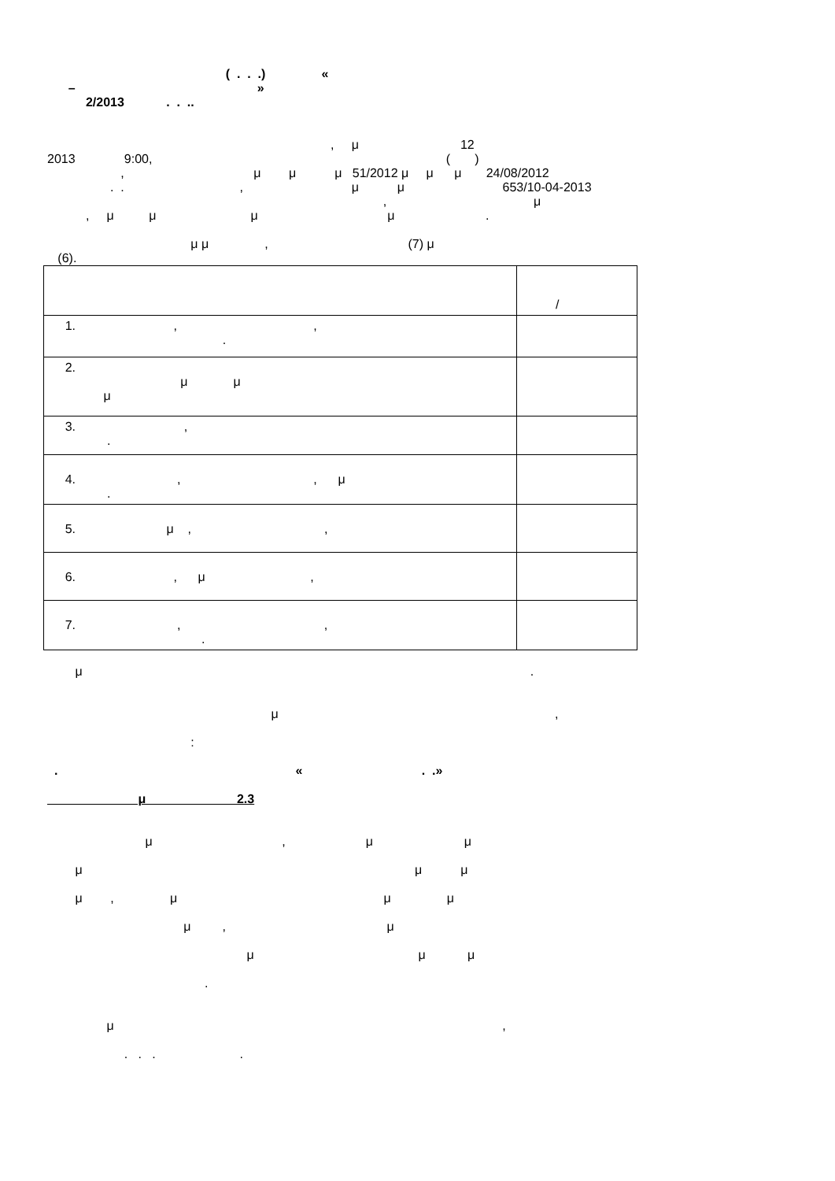( . . .) «
– »
2/2013 . . ..
, μ 12
2013 9:00, ( )
, μ μ μ 51/2012 μ μ μ 24/08/2012
. . , μ μ 653/10-04-2013
, μ
, μ μ μ μ .
μ μ , (7) μ
(6).
| | / |
| 1. , , . | |
| 2. μ μ μ | |
| 3. , . | |
| 4. , , μ . | |
| 5. μ , , | |
| 6. , μ , | |
| 7. , , . | |
μ .
μ ,
:
. « . .»
μ 2.3
μ , μ μ
μ μ μ
μ , μ μ μ
μ , μ
μ μ μ
.
μ ,
. . . .